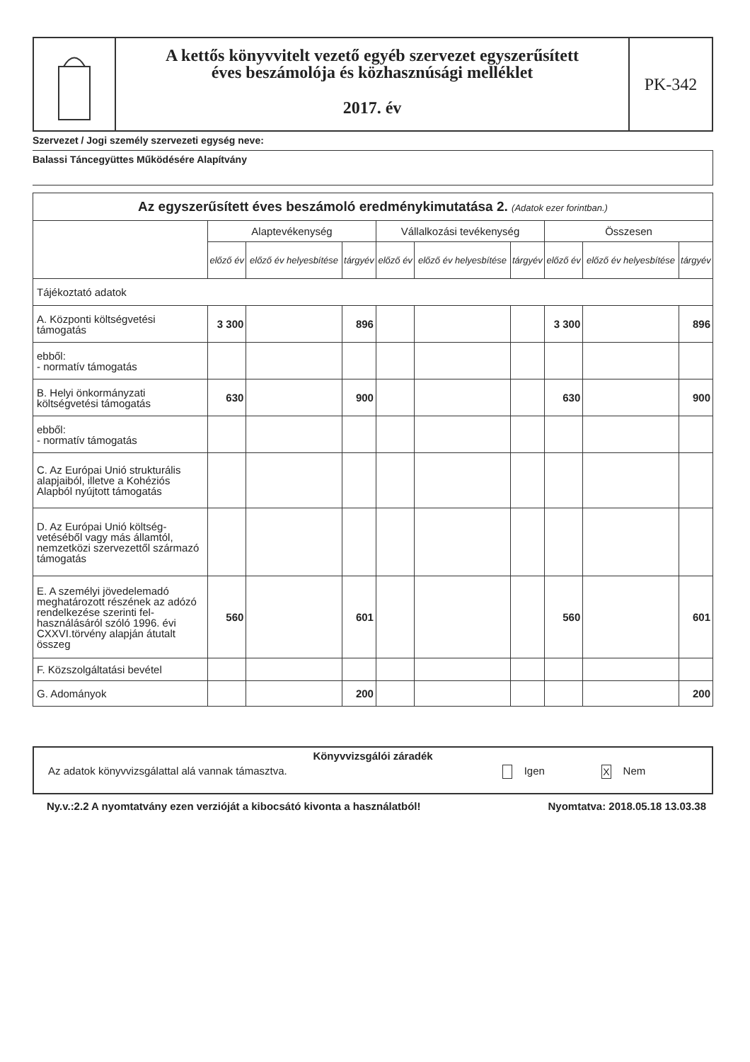A kettős könyvvitelt vezető egyéb szervezet egyszerűsített
éves beszámolója és közhasznúsági melléklet
2017. év
PK-342
Szervezet / Jogi személy szervezeti egység neve:
Balassi Táncegyüttes Működésére Alapítvány
| Az egyszerűsített éves beszámoló eredménykimutatása 2. (Adatok ezer forintban.) | | | | | | | | | |
| --- | --- | --- | --- | --- | --- | --- | --- | --- | --- |
| | Alaptevékenység | | | Vállalkozási tevékenység | | | Összesen | | |
| | előző év | előző év helyesbítése | tárgyév | előző év | előző év helyesbítése | tárgyév | előző év | előző év helyesbítése | tárgyév |
| Tájékoztató adatok | | | | | | | | | |
| A. Központi költségvetési támogatás | 3 300 | | 896 | | | | 3 300 | | 896 |
| ebből: - normatív támogatás | | | | | | | | | |
| B. Helyi önkormányzati költségvetési támogatás | 630 | | 900 | | | | 630 | | 900 |
| ebből: - normatív támogatás | | | | | | | | | |
| C. Az Európai Unió strukturális alapjaiból, illetve a Kohéziós Alapból nyújtott támogatás | | | | | | | | | |
| D. Az Európai Unió költség-vetéséből vagy más államtól, nemzetközi szervezettől származó támogatás | | | | | | | | | |
| E. A személyi jövedelemadó meghatározott részének az adózó rendelkezése szerinti fel-használásáról szóló 1996. évi CXXVI.törvény alapján átutalt összeg | 560 | | 601 | | | | 560 | | 601 |
| F. Közszolgáltatási bevétel | | | | | | | | | |
| G. Adományok | | | 200 | | | | | | 200 |
Könyvvizsgálói záradék
Az adatok könyvvizsgálattal alá vannak támasztva. Igen X Nem
Ny.v.:2.2 A nyomtatvány ezen verzióját a kibocsátó kivonta a használatból! Nyomtatva: 2018.05.18 13.03.38